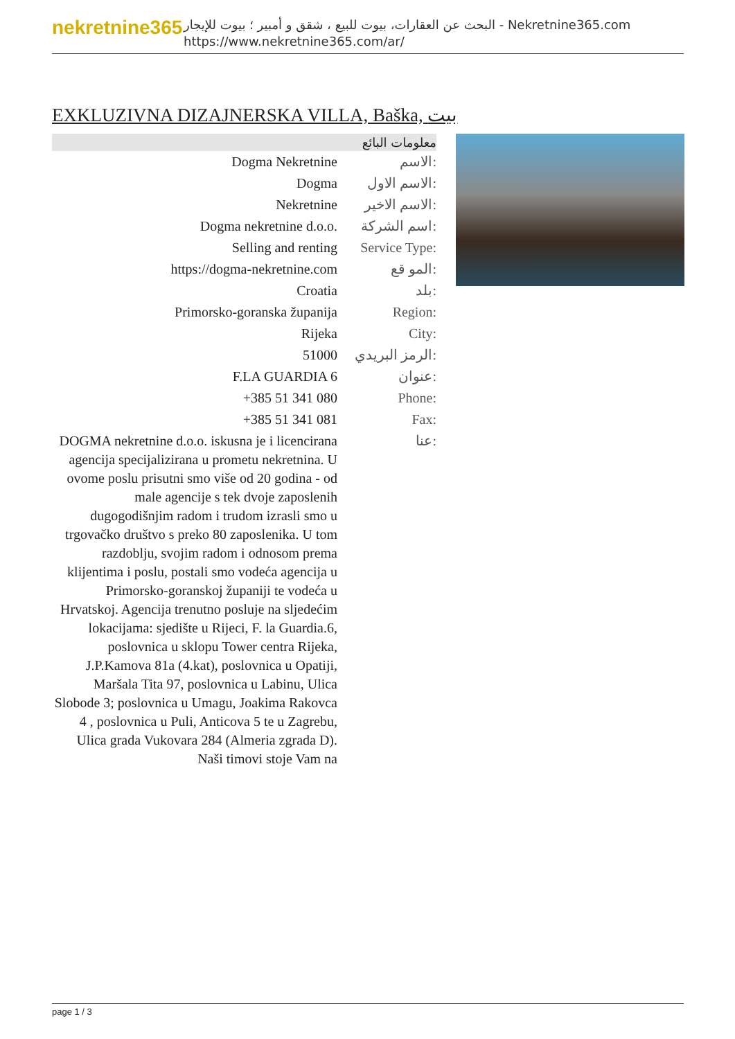nekretnine365
البحث عن العقارات، بيوت للبيع ، شقق و أمبير ؛ بيوت للإيجار - Nekretnine365.com
https://www.nekretnine365.com/ar/
EXKLUZIVNA DIZAJNERSKA VILLA, Baška, بيت
| معلومات البائع | |
| --- | --- |
| Dogma Nekretnine | الاسم: |
| Dogma | الاسم الاول: |
| Nekretnine | الاسم الاخير: |
| Dogma nekretnine d.o.o. | اسم الشركة: |
| Selling and renting | Service Type: |
| https://dogma-nekretnine.com | المو قع: |
| Croatia | بلد: |
| Primorsko-goranska županija | Region: |
| Rijeka | City: |
| 51000 | الرمز البريدي: |
| F.LA GUARDIA 6 | عنوان: |
| +385 51 341 080 | Phone: |
| +385 51 341 081 | Fax: |
| DOGMA nekretnine d.o.o. iskusna je i licencirana agencija specijalizirana u prometu nekretnina. U ovome poslu prisutni smo više od 20 godina - od male agencije s tek dvoje zaposlenih dugogodišnjim radom i trudom izrasli smo u trgovačko društvo s preko 80 zaposlenika. U tom razdoblju, svojim radom i odnosom prema klijentima i poslu, postali smo vodeća agencija u Primorsko-goranskoj županiji te vodeća u Hrvatskoj. Agencija trenutno posluje na sljedećim lokacijama: sjedište u Rijeci, F. la Guardia.6, poslovnica u sklopu Tower centra Rijeka, J.P.Kamova 81a (4.kat), poslovnica u Opatiji, Maršala Tita 97, poslovnica u Labinu, Ulica Slobode 3; poslovnica u Umagu, Joakima Rakovca 4 , poslovnica u Puli, Anticova 5 te u Zagrebu, Ulica grada Vukovara 284 (Almeria zgrada D). Naši timovi stoje Vam na | عنا: |
page 1 / 3